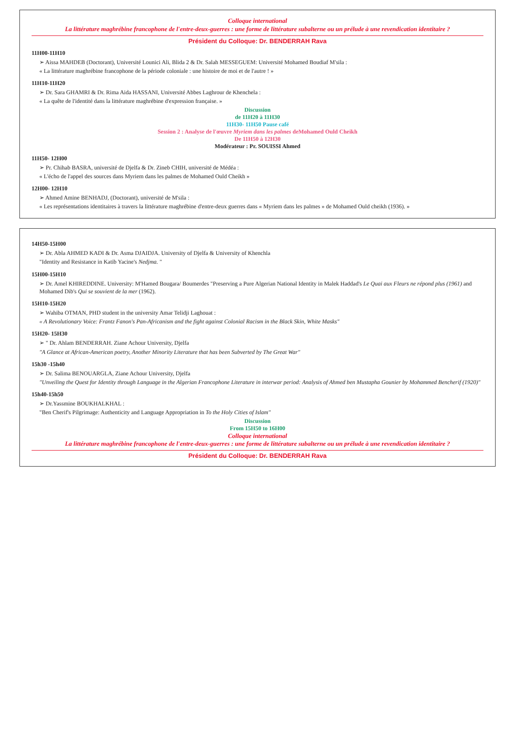Colloque international
La littérature maghrébine francophone de l'entre-deux-guerres : une forme de littérature subalterne ou un prélude à une revendication identitaire ?
Président du Colloque: Dr. BENDERRAH Rava
11H00-11H10
➢ Aissa MAHDEB (Doctorant), Université Lounici Ali, Blida 2 & Dr. Salah MESSEGUEM: Université Mohamed Boudiaf M'sila :
« La littérature maghrébine francophone de la période coloniale : une histoire de moi et de l'autre ! »
11H10-11H20
➢ Dr. Sara GHAMRI & Dr. Rima Aida HASSANI, Université Abbes Laghrour de Khenchela :
« La quête de l'identité dans la littérature maghrébine d'expression française. »
Discussion
de 11H20 à 11H30
11H30- 11H50 Pause café
Session 2 : Analyse de l'œuvre Myriem dans les palmes deMohamed Ould Cheikh
De 11H50 à 12H30
Modérateur : Pr. SOUISSI Ahmed
11H50- 12H00
➢ Pr. Chihab BASRA, université de Djelfa & Dr. Zineb CHIH, université de Médéa :
« L'écho de l'appel des sources dans Myriem dans les palmes de Mohamed Ould Cheikh »
12H00- 12H10
➢ Ahmed Amine BENHADJ, (Doctorant), université de M'sila :
« Les représentations identitaires à travers la littérature maghrébine d'entre-deux guerres dans « Myriem dans les palmes » de Mohamed Ould cheikh (1936). »
14H50-15H00
➢ Dr. Abla AHMED KADI & Dr. Asma DJAIDJA. University of Djelfa & University of Khenchla
"Identity and Resistance in Katib Yacine's Nedjma. "
15H00-15H10
➢ Dr. Amel KHIREDDINE. University: M'Hamed Bougara/ Boumerdes "Preserving a Pure Algerian National Identity in Malek Haddad's Le Quai aux Fleurs ne répond plus (1961) and Mohamed Dib's Qui se souvient de la mer (1962).
15H10-15H20
➢ Wahiba OTMAN, PHD student in the university Amar Telidji Laghouat :
« A Revolutionary Voice: Frantz Fanon's Pan-Africanism and the fight against Colonial Racism in the Black Skin, White Masks"
15H20- 15H30
➢ " Dr. Ahlam BENDERRAH. Ziane Achour University, Djelfa
"A Glance at African-American poetry, Another Minority Literature that has been Subverted by The Great War"
15h30 -15h40
➢ Dr. Salima BENOUARGLA, Ziane Achour University, Djelfa
"Unveiling the Quest for Identity through Language in the Algerian Francophone Literature in interwar period: Analysis of Ahmed ben Mustapha Gounier by Mohammed Bencherif (1920)"
15h40-15h50
➢ Dr.Yassmine BOUKHALKHAL :
"Ben Cherif's Pilgrimage: Authenticity and Language Appropriation in To the Holy Cities of Islam"
Discussion
From 15H50 to 16H00
Colloque international
La littérature maghrébine francophone de l'entre-deux-guerres : une forme de littérature subalterne ou un prélude à une revendication identitaire ?
Président du Colloque: Dr. BENDERRAH Rava